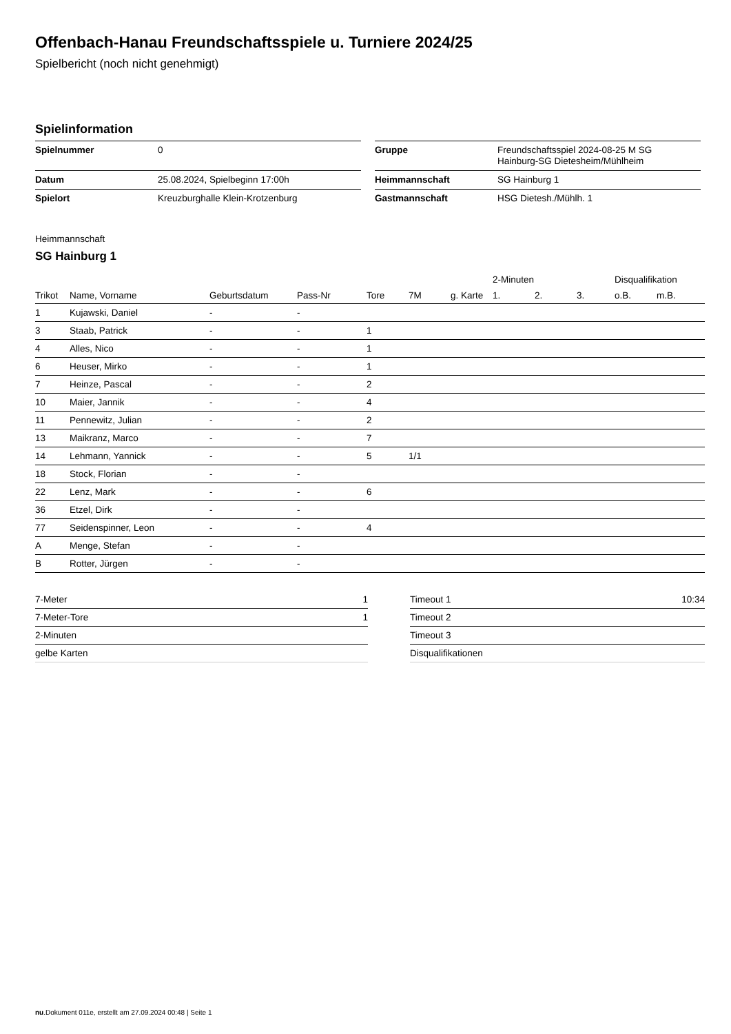Offenbach-Hanau Freundschaftsspiele u. Turniere 2024/25
Spielbericht (noch nicht genehmigt)
Spielinformation
| Spielnummer | 0 |
| Datum | 25.08.2024, Spielbeginn 17:00h |
| Spielort | Kreuzburghalle Klein-Krotzenburg |
| Gruppe | Freundschaftsspiel 2024-08-25 M SG Hainburg-SG Dietesheim/Mühlheim |
| Heimmannschaft | SG Hainburg 1 |
| Gastmannschaft | HSG Dietesh./Mühlh. 1 |
Heimmannschaft
SG Hainburg 1
| | | | | | | | 2-Minuten | | | Disqualifikation | |
| --- | --- | --- | --- | --- | --- | --- | --- | --- | --- | --- | --- |
| Trikot | Name, Vorname | Geburtsdatum | Pass-Nr | Tore | 7M | g. Karte | 1. | 2. | 3. | o.B. | m.B. |
| 1 | Kujawski, Daniel | - | - | | | | | | | | |
| 3 | Staab, Patrick | - | - | 1 | | | | | | | |
| 4 | Alles, Nico | - | - | 1 | | | | | | | |
| 6 | Heuser, Mirko | - | - | 1 | | | | | | | |
| 7 | Heinze, Pascal | - | - | 2 | | | | | | | |
| 10 | Maier, Jannik | - | - | 4 | | | | | | | |
| 11 | Pennewitz, Julian | - | - | 2 | | | | | | | |
| 13 | Maikranz, Marco | - | - | 7 | | | | | | | |
| 14 | Lehmann, Yannick | - | - | 5 | 1/1 | | | | | | |
| 18 | Stock, Florian | - | - | | | | | | | | |
| 22 | Lenz, Mark | - | - | 6 | | | | | | | |
| 36 | Etzel, Dirk | - | - | | | | | | | | |
| 77 | Seidenspinner, Leon | - | - | 4 | | | | | | | |
| A | Menge, Stefan | - | - | | | | | | | | |
| B | Rotter, Jürgen | - | - | | | | | | | | |
| 7-Meter | 1 |
| 7-Meter-Tore | 1 |
| 2-Minuten | |
| gelbe Karten | |
| Timeout 1 | 10:34 |
| Timeout 2 | |
| Timeout 3 | |
| Disqualifikationen | |
nu.Dokument 011e, erstellt am 27.09.2024 00:48 | Seite 1